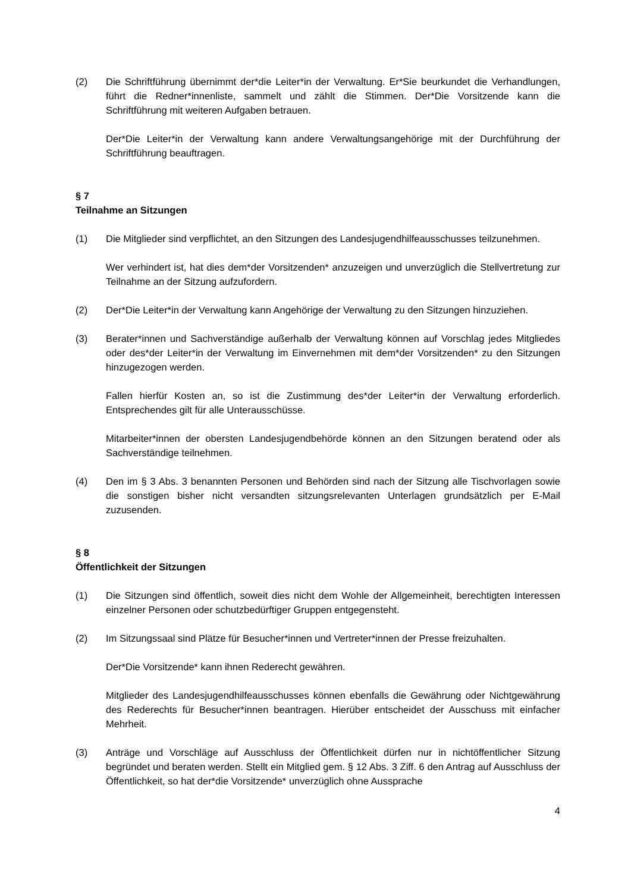(2) Die Schriftführung übernimmt der*die Leiter*in der Verwaltung. Er*Sie beurkundet die Verhandlungen, führt die Redner*innenliste, sammelt und zählt die Stimmen. Der*Die Vorsitzende kann die Schriftführung mit weiteren Aufgaben betrauen.
Der*Die Leiter*in der Verwaltung kann andere Verwaltungsangehörige mit der Durchführung der Schriftführung beauftragen.
§ 7
Teilnahme an Sitzungen
(1) Die Mitglieder sind verpflichtet, an den Sitzungen des Landesjugendhilfeausschusses teilzunehmen.
Wer verhindert ist, hat dies dem*der Vorsitzenden* anzuzeigen und unverzüglich die Stellvertretung zur Teilnahme an der Sitzung aufzufordern.
(2) Der*Die Leiter*in der Verwaltung kann Angehörige der Verwaltung zu den Sitzungen hinzuziehen.
(3) Berater*innen und Sachverständige außerhalb der Verwaltung können auf Vorschlag jedes Mitgliedes oder des*der Leiter*in der Verwaltung im Einvernehmen mit dem*der Vorsitzenden* zu den Sitzungen hinzugezogen werden.
Fallen hierfür Kosten an, so ist die Zustimmung des*der Leiter*in der Verwaltung erforderlich. Entsprechendes gilt für alle Unterausschüsse.
Mitarbeiter*innen der obersten Landesjugendbehörde können an den Sitzungen beratend oder als Sachverständige teilnehmen.
(4) Den im § 3 Abs. 3 benannten Personen und Behörden sind nach der Sitzung alle Tischvorlagen sowie die sonstigen bisher nicht versandten sitzungsrelevanten Unterlagen grundsätzlich per E-Mail zuzusenden.
§ 8
Öffentlichkeit der Sitzungen
(1) Die Sitzungen sind öffentlich, soweit dies nicht dem Wohle der Allgemeinheit, berechtigten Interessen einzelner Personen oder schutzbedürftiger Gruppen entgegensteht.
(2) Im Sitzungssaal sind Plätze für Besucher*innen und Vertreter*innen der Presse freizuhalten.
Der*Die Vorsitzende* kann ihnen Rederecht gewähren.
Mitglieder des Landesjugendhilfeausschusses können ebenfalls die Gewährung oder Nichtgewährung des Rederechts für Besucher*innen beantragen. Hierüber entscheidet der Ausschuss mit einfacher Mehrheit.
(3) Anträge und Vorschläge auf Ausschluss der Öffentlichkeit dürfen nur in nichtöffentlicher Sitzung begründet und beraten werden. Stellt ein Mitglied gem. § 12 Abs. 3 Ziff. 6 den Antrag auf Ausschluss der Öffentlichkeit, so hat der*die Vorsitzende* unverzüglich ohne Aussprache
4